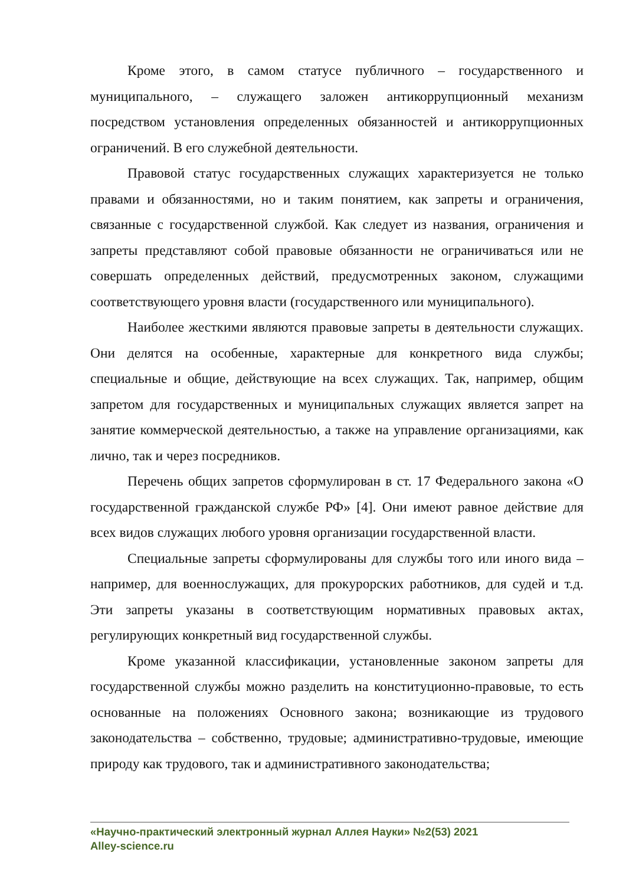Кроме этого, в самом статусе публичного – государственного и муниципального, – служащего заложен антикоррупционный механизм посредством установления определенных обязанностей и антикоррупционных ограничений. В его служебной деятельности.
Правовой статус государственных служащих характеризуется не только правами и обязанностями, но и таким понятием, как запреты и ограничения, связанные с государственной службой. Как следует из названия, ограничения и запреты представляют собой правовые обязанности не ограничиваться или не совершать определенных действий, предусмотренных законом, служащими соответствующего уровня власти (государственного или муниципального).
Наиболее жесткими являются правовые запреты в деятельности служащих. Они делятся на особенные, характерные для конкретного вида службы; специальные и общие, действующие на всех служащих. Так, например, общим запретом для государственных и муниципальных служащих является запрет на занятие коммерческой деятельностью, а также на управление организациями, как лично, так и через посредников.
Перечень общих запретов сформулирован в ст. 17 Федерального закона «О государственной гражданской службе РФ» [4]. Они имеют равное действие для всех видов служащих любого уровня организации государственной власти.
Специальные запреты сформулированы для службы того или иного вида – например, для военнослужащих, для прокурорских работников, для судей и т.д. Эти запреты указаны в соответствующим нормативных правовых актах, регулирующих конкретный вид государственной службы.
Кроме указанной классификации, установленные законом запреты для государственной службы можно разделить на конституционно-правовые, то есть основанные на положениях Основного закона; возникающие из трудового законодательства – собственно, трудовые; административно-трудовые, имеющие природу как трудового, так и административного законодательства;
«Научно-практический электронный журнал Аллея Науки» №2(53) 2021
Alley-science.ru